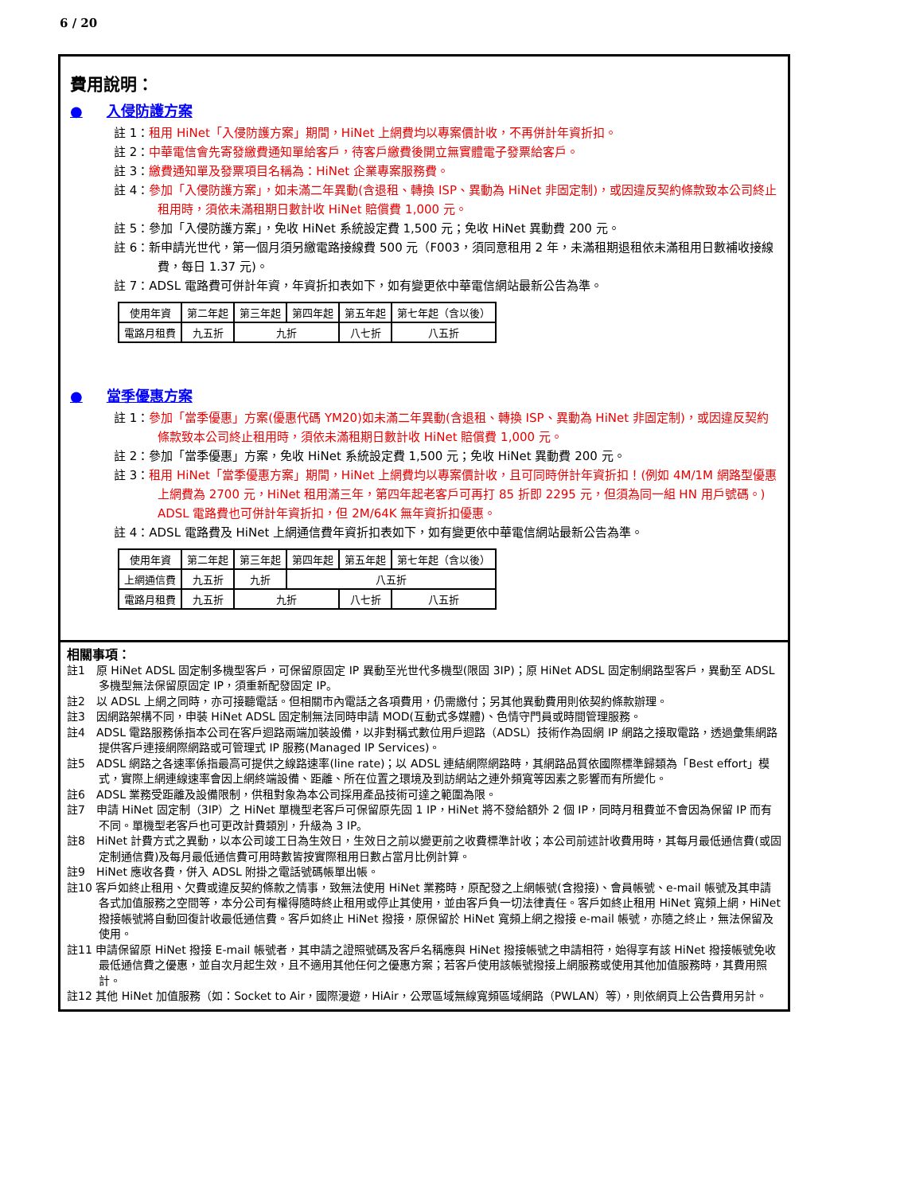6 / 20
費用說明：
● 入侵防護方案
註 1：租用 HiNet「入侵防護方案」期間，HiNet 上網費均以專案價計收，不再併計年資折扣。
註 2：中華電信會先寄發繳費通知單給客戶，待客戶繳費後開立無實體電子發票給客戶。
註 3：繳費通知單及發票項目名稱為：HiNet 企業專案服務費。
註 4：參加「入侵防護方案」，如未滿二年異動(含退租、轉換 ISP、異動為 HiNet 非固定制)，或因違反契約條款致本公司終止租用時，須依未滿租期日數計收 HiNet 賠償費 1,000 元。
註 5：參加「入侵防護方案」，免收 HiNet 系統設定費 1,500 元；免收 HiNet 異動費 200 元。
註 6：新申請光世代，第一個月須另繳電路接線費 500 元（F003，須同意租用 2 年，未滿租期退租依未滿租用日數補收接線費，每日 1.37 元)。
註 7：ADSL 電路費可併計年資，年資折扣表如下，如有變更依中華電信網站最新公告為準。
| 使用年資 | 第二年起 | 第三年起 | 第四年起 | 第五年起 | 第七年起（含以後） |
| 電路月租費 | 九五折 | 九折 | | 八七折 | 八五折 |
● 當季優惠方案
註 1：參加「當季優惠」方案(優惠代碼 YM20)如未滿二年異動(含退租、轉換 ISP、異動為 HiNet 非固定制)，或因違反契約條款致本公司終止租用時，須依未滿租期日數計收 HiNet 賠償費 1,000 元。
註 2：參加「當季優惠」方案，免收 HiNet 系統設定費 1,500 元；免收 HiNet 異動費 200 元。
註 3：租用 HiNet「當季優惠方案」期間，HiNet 上網費均以專案價計收，且可同時併計年資折扣！(例如 4M/1M 網路型優惠上網費為 2700 元，HiNet 租用滿三年，第四年起老客戶可再打 85 折即 2295 元，但須為同一組 HN 用戶號碼。) ADSL 電路費也可併計年資折扣，但 2M/64K 無年資折扣優惠。
註 4：ADSL 電路費及 HiNet 上網通信費年資折扣表如下，如有變更依中華電信網站最新公告為準。
| 使用年資 | 第二年起 | 第三年起 | 第四年起 | 第五年起 | 第七年起（含以後） |
| 上網通信費 | 九五折 | 九折 | 八五折 | | |
| 電路月租費 | 九五折 | 九折 | | 八七折 | 八五折 |
相關事項：
註1　原 HiNet ADSL 固定制多機型客戶，可保留原固定 IP 異動至光世代多機型(限固 3IP)；原 HiNet ADSL 固定制網路型客戶，異動至 ADSL 多機型無法保留原固定 IP，須重新配發固定 IP。
註2　以 ADSL 上網之同時，亦可接聽電話。但相關市內電話之各項費用，仍需繳付；另其他異動費用則依契約條款辦理。
註3　因網路架構不同，申裝 HiNet ADSL 固定制無法同時申請 MOD(互動式多媒體)、色情守門員或時間管理服務。
註4　ADSL 電路服務係指本公司在客戶迴路兩端加裝設備，以非對稱式數位用戶迴路（ADSL）技術作為固網 IP 網路之接取電路，透過彙集網路提供客戶連接網際網路或可管理式 IP 服務(Managed IP Services)。
註5　ADSL 網路之各速率係指最高可提供之線路速率(line rate)；以 ADSL 連結網際網路時，其網路品質依國際標準歸類為「Best effort」模式，實際上網連線速率會因上網終端設備、距離、所在位置之環境及到訪網站之連外頻寬等因素之影響而有所變化。
註6　ADSL 業務受距離及設備限制，供租對象為本公司採用產品技術可達之範圍為限。
註7　申請 HiNet 固定制（3IP）之 HiNet 單機型老客戶可保留原先固 1 IP，HiNet 將不發給額外 2 個 IP，同時月租費並不會因為保留 IP 而有不同。單機型老客戶也可更改計費類別，升級為 3 IP。
註8　HiNet 計費方式之異動，以本公司竣工日為生效日，生效日之前以變更前之收費標準計收；本公司前述計收費用時，其每月最低通信費(或固定制通信費)及每月最低通信費可用時數皆按實際租用日數占當月比例計算。
註9　HiNet 應收各費，併入 ADSL 附掛之電話號碼帳單出帳。
註10 客戶如終止租用、欠費或違反契約條款之情事，致無法使用 HiNet 業務時，原配發之上網帳號(含撥接)、會員帳號、e-mail 帳號及其申請各式加值服務之空間等，本分公司有權得隨時終止租用或停止其使用，並由客戶負一切法律責任。客戶如終止租用 HiNet 寬頻上網，HiNet 撥接帳號將自動回復計收最低通信費。客戶如終止 HiNet 撥接，原保留於 HiNet 寬頻上網之撥接 e-mail 帳號，亦隨之終止，無法保留及使用。
註11 申請保留原 HiNet 撥接 E-mail 帳號者，其申請之證照號碼及客戶名稱應與 HiNet 撥接帳號之申請相符，始得享有該 HiNet 撥接帳號免收最低通信費之優惠，並自次月起生效，且不適用其他任何之優惠方案；若客戶使用該帳號撥接上網服務或使用其他加值服務時，其費用照計。
註12 其他 HiNet 加值服務（如：Socket to Air，國際漫遊，HiAir，公眾區域無線寬頻區域網路（PWLAN）等），則依網頁上公告費用另計。